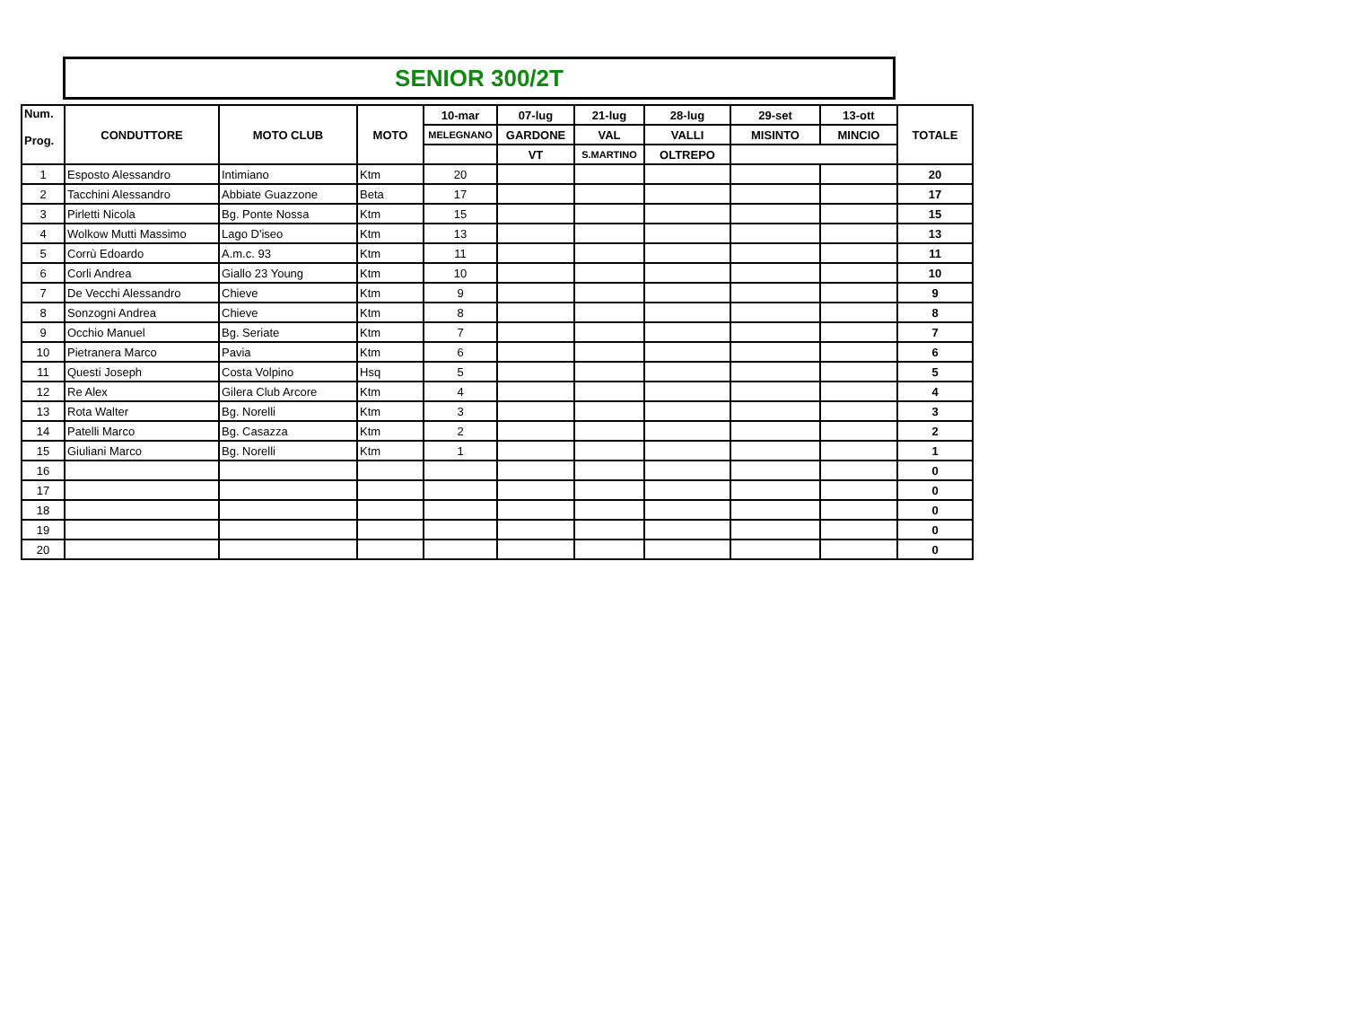SENIOR 300/2T
| Num. Prog. | CONDUTTORE | MOTO CLUB | MOTO | 10-mar | 07-lug | 21-lug | 28-lug | 29-set | 13-ott | TOTALE |
| --- | --- | --- | --- | --- | --- | --- | --- | --- | --- | --- |
| | | | | MELEGNANO | GARDONE | VAL | VALLI | MISINTO | MINCIO | |
| | | | | | VT | S.MARTINO | OLTREPO | | | |
| 1 | Esposto Alessandro | Intimiano | Ktm | 20 | | | | | | 20 |
| 2 | Tacchini Alessandro | Abbiate Guazzone | Beta | 17 | | | | | | 17 |
| 3 | Pirletti Nicola | Bg. Ponte Nossa | Ktm | 15 | | | | | | 15 |
| 4 | Wolkow Mutti Massimo | Lago D'iseo | Ktm | 13 | | | | | | 13 |
| 5 | Corrù Edoardo | A.m.c. 93 | Ktm | 11 | | | | | | 11 |
| 6 | Corli Andrea | Giallo 23 Young | Ktm | 10 | | | | | | 10 |
| 7 | De Vecchi Alessandro | Chieve | Ktm | 9 | | | | | | 9 |
| 8 | Sonzogni Andrea | Chieve | Ktm | 8 | | | | | | 8 |
| 9 | Occhio Manuel | Bg. Seriate | Ktm | 7 | | | | | | 7 |
| 10 | Pietranera Marco | Pavia | Ktm | 6 | | | | | | 6 |
| 11 | Questi Joseph | Costa Volpino | Hsq | 5 | | | | | | 5 |
| 12 | Re Alex | Gilera Club Arcore | Ktm | 4 | | | | | | 4 |
| 13 | Rota Walter | Bg. Norelli | Ktm | 3 | | | | | | 3 |
| 14 | Patelli Marco | Bg. Casazza | Ktm | 2 | | | | | | 2 |
| 15 | Giuliani Marco | Bg. Norelli | Ktm | 1 | | | | | | 1 |
| 16 | | | | | | | | | | 0 |
| 17 | | | | | | | | | | 0 |
| 18 | | | | | | | | | | 0 |
| 19 | | | | | | | | | | 0 |
| 20 | | | | | | | | | | 0 |